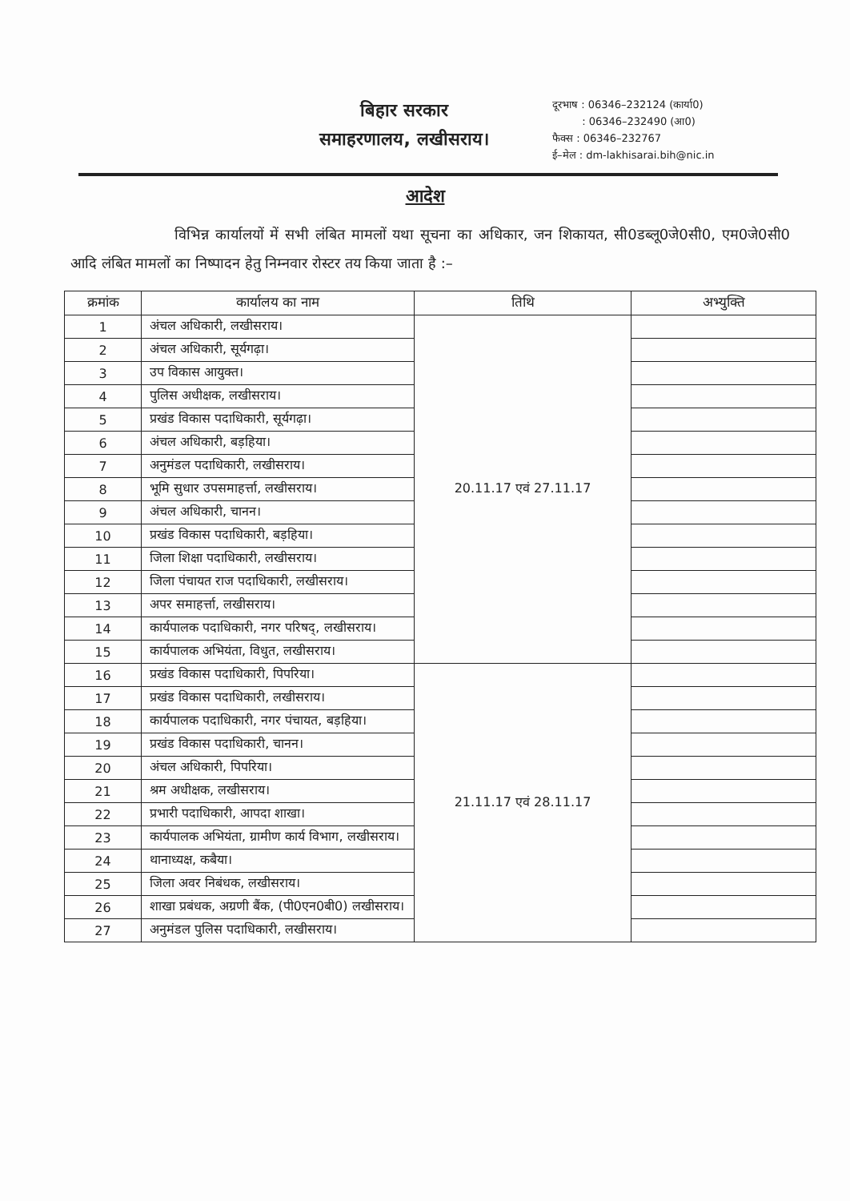बिहार सरकार
समाहरणालय, लखीसराय।
दूरभाष : 06346–232124 (कार्या0)
: 06346–232490 (आ0)
फैक्स : 06346–232767
ई–मेल : dm-lakhisarai.bih@nic.in
आदेश
विभिन्न कार्यालयों में सभी लंबित मामलों यथा सूचना का अधिकार, जन शिकायत, सी0डब्लू0जे0सी0, एम0जे0सी0 आदि लंबित मामलों का निष्पादन हेतु निम्नवार रोस्टर तय किया जाता है :–
| क्रमांक | कार्यालय का नाम | तिथि | अभ्युक्ति |
| --- | --- | --- | --- |
| 1 | अंचल अधिकारी, लखीसराय। | 20.11.17 एवं 27.11.17 | |
| 2 | अंचल अधिकारी, सूर्यगढ़ा। | | |
| 3 | उप विकास आयुक्त। | | |
| 4 | पुलिस अधीक्षक, लखीसराय। | | |
| 5 | प्रखंड विकास पदाधिकारी, सूर्यगढ़ा। | | |
| 6 | अंचल अधिकारी, बड़हिया। | | |
| 7 | अनुमंडल पदाधिकारी, लखीसराय। | | |
| 8 | भूमि सुधार उपसमाहर्त्ता, लखीसराय। | | |
| 9 | अंचल अधिकारी, चानन। | | |
| 10 | प्रखंड विकास पदाधिकारी, बड़हिया। | | |
| 11 | जिला शिक्षा पदाधिकारी, लखीसराय। | | |
| 12 | जिला पंचायत राज पदाधिकारी, लखीसराय। | | |
| 13 | अपर समाहर्त्ता, लखीसराय। | | |
| 14 | कार्यपालक पदाधिकारी, नगर परिषद्, लखीसराय। | | |
| 15 | कार्यपालक अभियंता, विधुत, लखीसराय। | | |
| 16 | प्रखंड विकास पदाधिकारी, पिपरिया। | 21.11.17 एवं 28.11.17 | |
| 17 | प्रखंड विकास पदाधिकारी, लखीसराय। | | |
| 18 | कार्यपालक पदाधिकारी, नगर पंचायत, बड़हिया। | | |
| 19 | प्रखंड विकास पदाधिकारी, चानन। | | |
| 20 | अंचल अधिकारी, पिपरिया। | | |
| 21 | श्रम अधीक्षक, लखीसराय। | | |
| 22 | प्रभारी पदाधिकारी, आपदा शाखा। | | |
| 23 | कार्यपालक अभियंता, ग्रामीण कार्य विभाग, लखीसराय। | | |
| 24 | थानाध्यक्ष, कबैया। | | |
| 25 | जिला अवर निबंधक, लखीसराय। | | |
| 26 | शाखा प्रबंधक, अग्रणी बैंक, (पी0एन0बी0) लखीसराय। | | |
| 27 | अनुमंडल पुलिस पदाधिकारी, लखीसराय। | | |